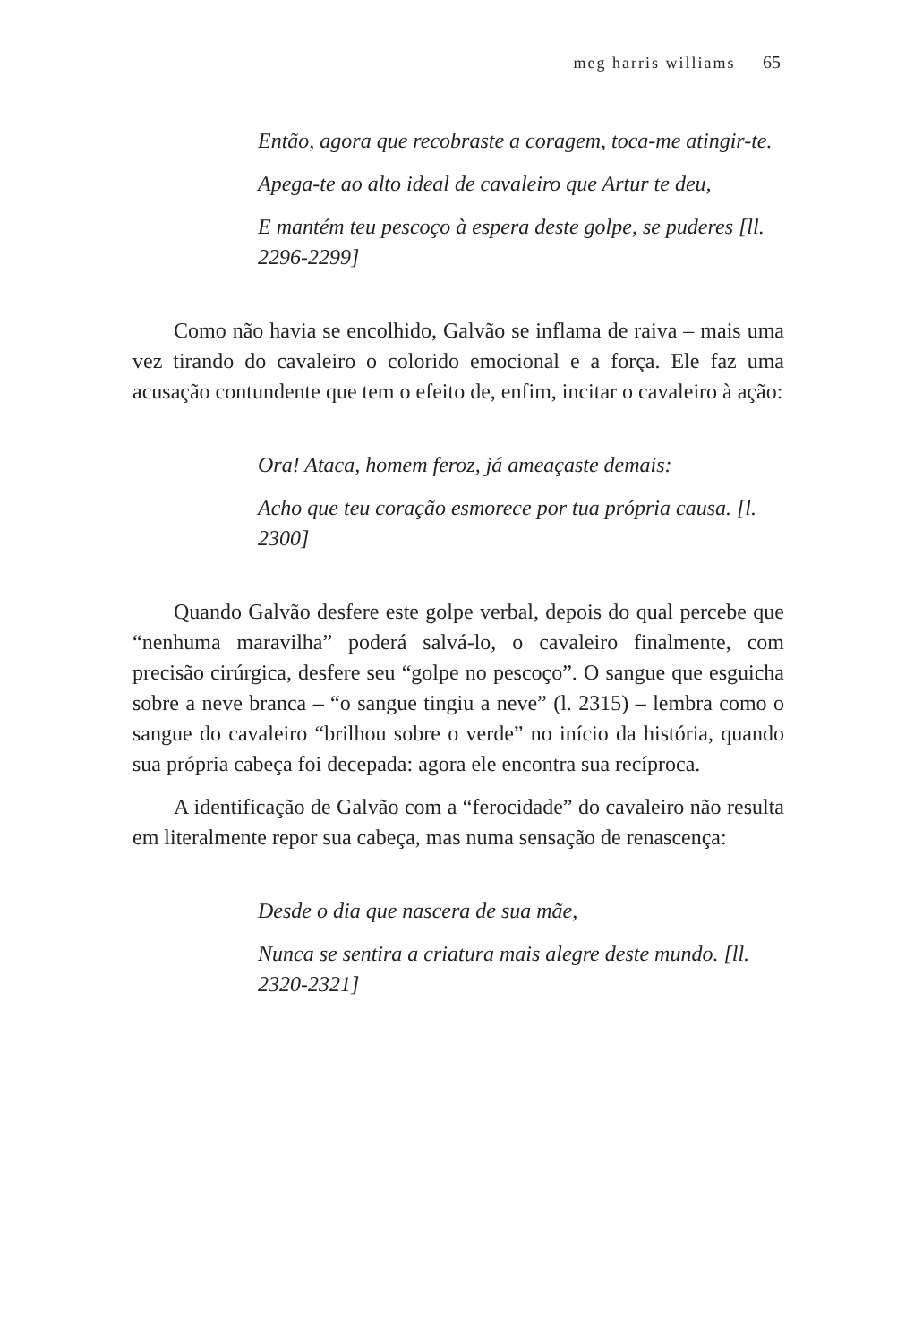meg harris williams 65
Então, agora que recobraste a coragem, toca-me atingir-te.
Apega-te ao alto ideal de cavaleiro que Artur te deu,
E mantém teu pescoço à espera deste golpe, se puderes [ll. 2296-2299]
Como não havia se encolhido, Galvão se inflama de raiva – mais uma vez tirando do cavaleiro o colorido emocional e a força. Ele faz uma acusação contundente que tem o efeito de, enfim, incitar o cavaleiro à ação:
Ora! Ataca, homem feroz, já ameaçaste demais:
Acho que teu coração esmorece por tua própria causa. [l. 2300]
Quando Galvão desfere este golpe verbal, depois do qual percebe que “nenhuma maravilha” poderá salvá-lo, o cavaleiro finalmente, com precisão cirúrgica, desfere seu “golpe no pescoço”. O sangue que esguicha sobre a neve branca – “o sangue tingiu a neve” (l. 2315) – lembra como o sangue do cavaleiro “brilhou sobre o verde” no início da história, quando sua própria cabeça foi decepada: agora ele encontra sua recíproca.
A identificação de Galvão com a “ferocidade” do cavaleiro não resulta em literalmente repor sua cabeça, mas numa sensação de renascença:
Desde o dia que nascera de sua mãe,
Nunca se sentira a criatura mais alegre deste mundo. [ll. 2320-2321]